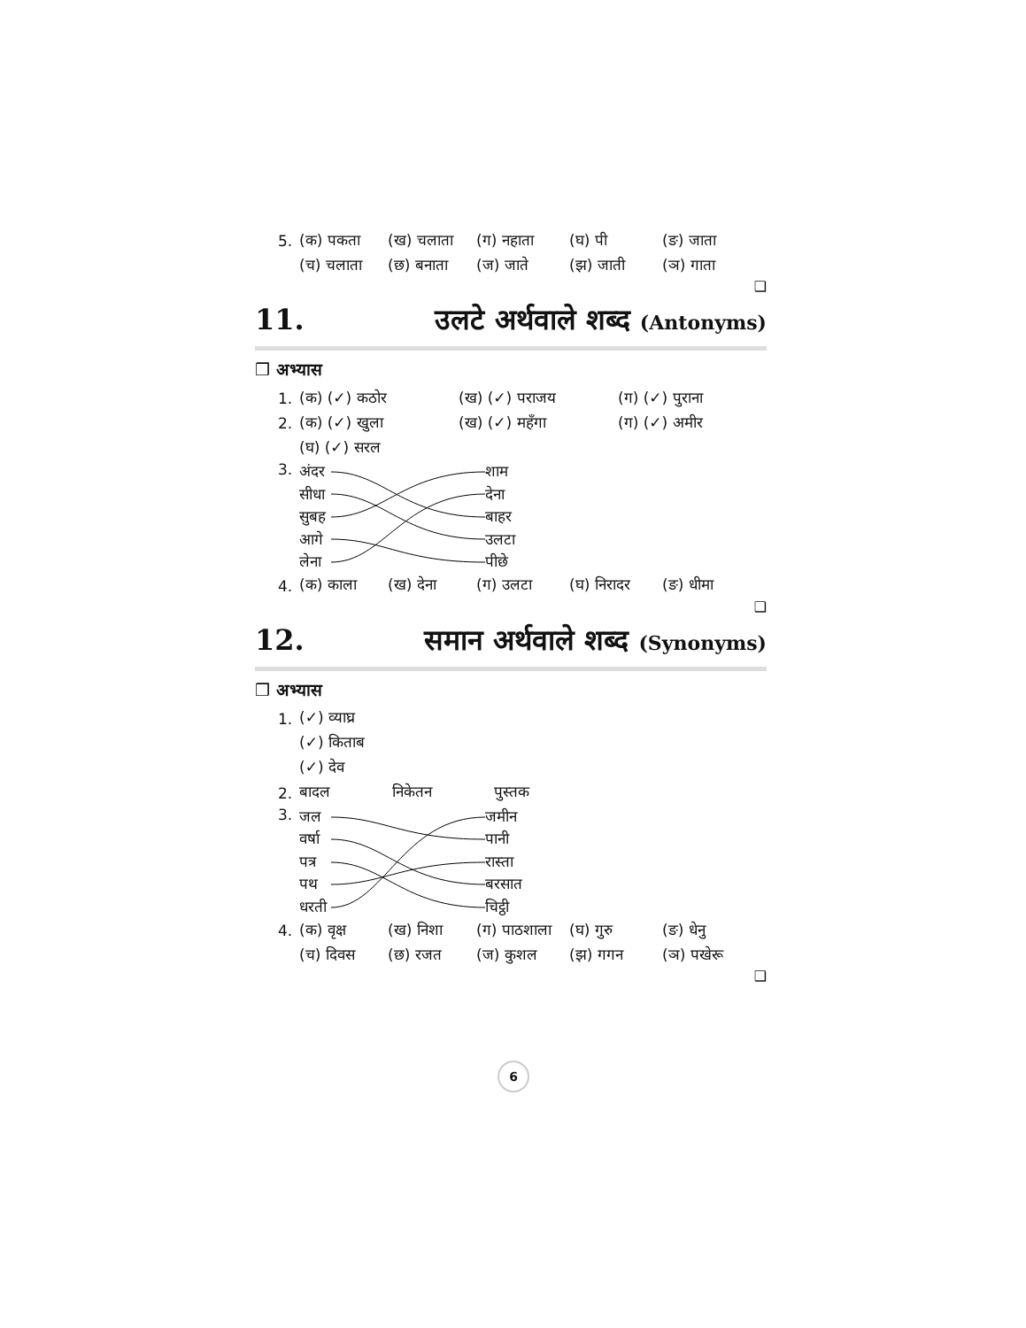5. (क) पकता (ख) चलाता (ग) नहाता (घ) पी (ङ) जाता
(च) चलाता (छ) बनाता (ज) जाते (झ) जाती (ञ) गाता
❑
11. उलटे अर्थवाले शब्द (Antonyms)
❒ अभ्यास
1. (क) (✓) कठोर (ख) (✓) पराजय (ग) (✓) पुराना
2. (क) (✓) खुला (ख) (✓) महँगा (ग) (✓) अमीर
(घ) (✓) सरल
3.
अंदर
सीधा
सुबह
आगे
लेना
शाम
देना
बाहर
उलटा
पीछे
4. (क) काला (ख) देना (ग) उलटा (घ) निरादर (ङ) धीमा
❑
12. समान अर्थवाले शब्द (Synonyms)
❒ अभ्यास
1. (✓) व्याघ्र
(✓) किताब
(✓) देव
2. बादल निकेतन पुस्तक
3.
जल
वर्षा
पत्र
पथ
धरती
जमीन
पानी
रास्ता
बरसात
चिट्ठी
4. (क) वृक्ष (ख) निशा (ग) पाठशाला (घ) गुरु (ङ) धेनु
(च) दिवस (छ) रजत (ज) कुशल (झ) गगन (ञ) पखेरू
❑
6